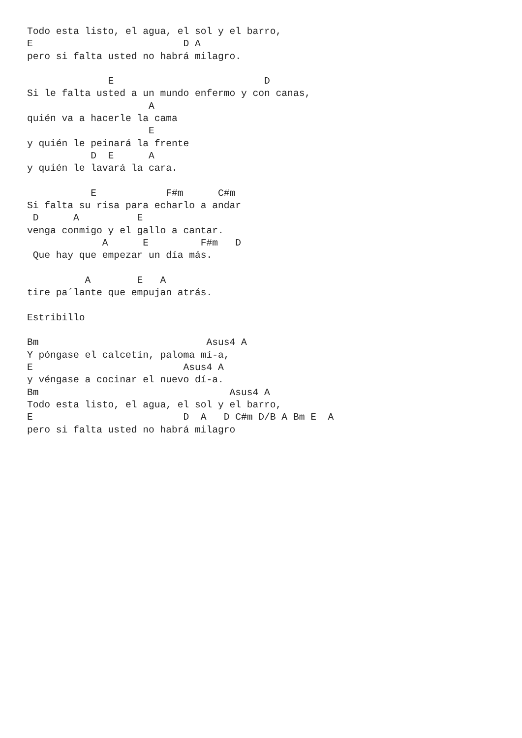Todo esta listo, el agua, el sol y el barro,
E                          D A
pero si falta usted no habrá milagro.

              E                          D
Si le falta usted a un mundo enfermo y con canas,
                     A
quién va a hacerle la cama
                     E
y quién le peinará la frente
           D  E      A
y quién le lavará la cara.

           E            F#m      C#m
Si falta su risa para echarlo a andar
 D      A          E
venga conmigo y el gallo a cantar.
             A      E         F#m   D
 Que hay que empezar un día más.

          A        E   A
tire pa´lante que empujan atrás.

Estribillo

Bm                             Asus4 A
Y póngase el calcetín, paloma mí-a,
E                          Asus4 A
y véngase a cocinar el nuevo dí-a.
Bm                                 Asus4 A
Todo esta listo, el agua, el sol y el barro,
E                          D  A   D C#m D/B A Bm E  A
pero si falta usted no habrá milagro